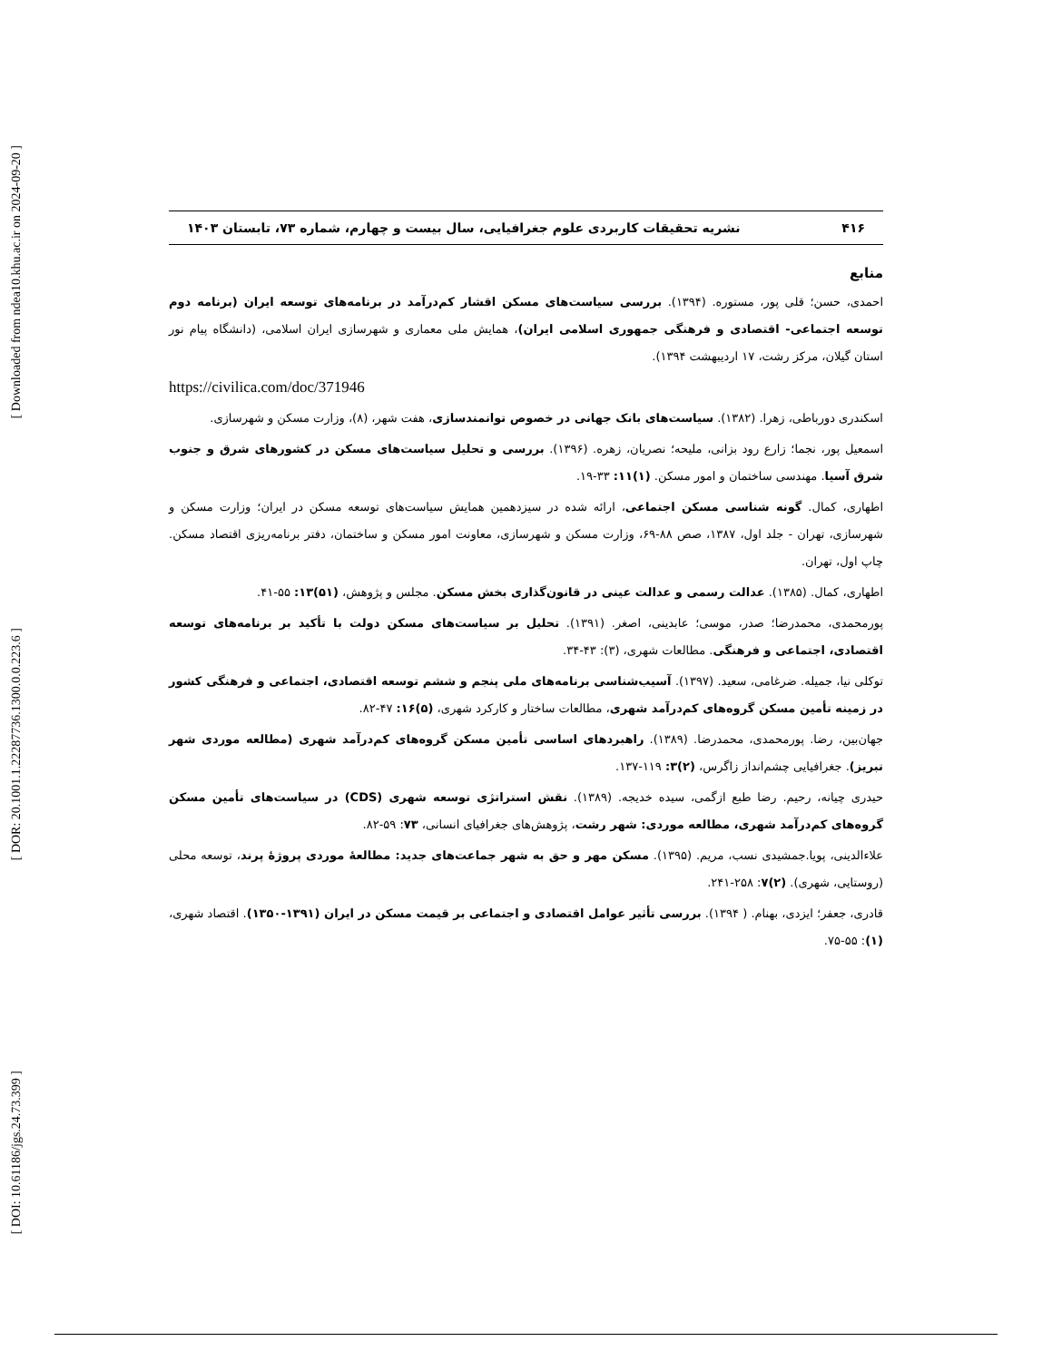[ Downloaded from ndea10.khu.ac.ir on 2024-09-20 ]
[ DOR: 20.1001.1.22287736.1300.0.0.223.6 ]
[ DOI: 10.61186/jgs.24.73.399 ]
۴۱۶ نشریه تحقیقات کاربردی علوم جغرافیایی، سال بیست و چهارم، شماره ۷۳، تابستان ۱۴۰۳
منابع
احمدی، حسن؛ قلی پور، مستوره. (۱۳۹۴). بررسی سیاست‌های مسکن اقشار کم‌درآمد در برنامه‌های توسعه ایران (برنامه دوم توسعه اجتماعی- اقتصادی و فرهنگی جمهوری اسلامی ایران)، همایش ملی معماری و شهرسازی ایران اسلامی، (دانشگاه پیام نور استان گیلان، مرکز رشت، ۱۷ اردیبهشت ۱۳۹۴).
https://civilica.com/doc/371946
اسکندری دورباطی، زهرا. (۱۳۸۲). سیاست‌های بانک جهانی در خصوص توانمندسازی، هفت شهر، (۸)، وزارت مسکن و شهرسازی.
اسمعیل پور، نجما؛ زارع رود بزانی، ملیحه؛ نصریان، زهره. (۱۳۹۶). بررسی و تحلیل سیاست‌های مسکن در کشورهای شرق و جنوب شرق آسیا. مهندسی ساختمان و امور مسکن. (۱)۱۱: ۳۳-۱۹.
اطهاری، کمال. گونه شناسی مسکن اجتماعی، ارائه شده در سیزدهمین همایش سیاست‌های توسعه مسکن در ایران؛ وزارت مسکن و شهرسازی، تهران - جلد اول، ۱۳۸۷، صص ۸۸-۶۹، وزارت مسکن و شهرسازی، معاونت امور مسکن و ساختمان، دفتر برنامه‌ریزی اقتصاد مسکن. چاپ اول، تهران.
اطهاری، کمال. (۱۳۸۵). عدالت رسمی و عدالت عینی در قانون‌گذاری بخش مسکن. مجلس و پژوهش، (۵۱)۱۳: ۵۵-۴۱.
پورمحمدی، محمدرضا؛ صدر، موسی؛ عابدینی، اصغر. (۱۳۹۱). تحلیل بر سیاست‌های مسکن دولت با تأکید بر برنامه‌های توسعه اقتصادی، اجتماعی و فرهنگی. مطالعات شهری، (۳): ۴۳-۳۴.
توکلی نیا، جمیله. ضرغامی، سعید. (۱۳۹۷). آسیب‌شناسی برنامه‌های ملی پنجم و ششم توسعه اقتصادی، اجتماعی و فرهنگی کشور در زمینه تأمین مسکن گروه‌های کم‌درآمد شهری، مطالعات ساختار و کارکرد شهری، (۵)۱۶: ۴۷-۸۲.
جهان‌بین، رضا. پورمحمدی، محمدرضا. (۱۳۸۹). راهبردهای اساسی تأمین مسکن گروه‌های کم‌درآمد شهری (مطالعه موردی شهر تبریز). جغرافیایی چشم‌انداز زاگرس، (۲)۳: ۱۱۹-۱۳۷.
حیدری چیانه، رحیم. رضا طبع ازگمی، سیده خدیجه. (۱۳۸۹). نقش استراتژی توسعه شهری (CDS) در سیاست‌های تأمین مسکن گروه‌های کم‌درآمد شهری، مطالعه موردی: شهر رشت، پژوهش‌های جغرافیای انسانی، ۷۳: ۵۹-۸۲.
علاءالدینی، پویا.جمشیدی نسب، مریم. (۱۳۹۵). مسکن مهر و حق به شهر جماعت‌های جدید: مطالعهٔ موردی پروژهٔ پرند، توسعه محلی (روستایی، شهری). (۲)۷: ۲۵۸-۲۴۱.
قادری، جعفر؛ ایزدی، بهنام. ( ۱۳۹۴). بررسی تأثیر عوامل اقتصادی و اجتماعی بر قیمت مسکن در ایران (۱۳۹۱-۱۳۵۰). اقتصاد شهری، (۱): ۵۵-۷۵.